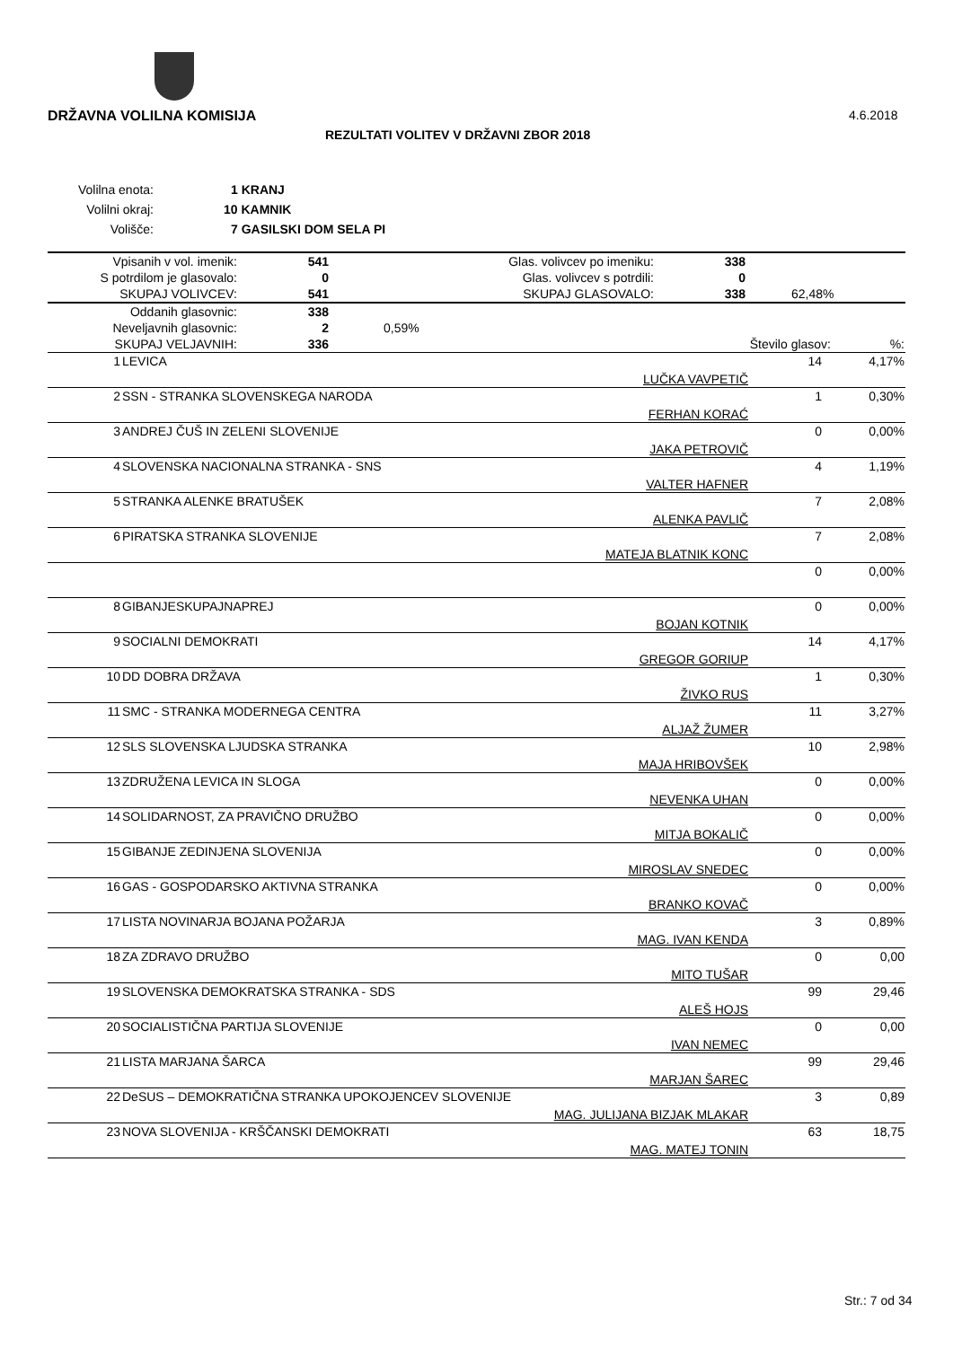DRŽAVNA VOLILNA KOMISIJA 4.6.2018
REZULTATI VOLITEV V DRŽAVNI ZBOR 2018
| Volilna enota: | 1 KRANJ |
| Volilni okraj: | 10 KAMNIK |
| Volišče: | 7 GASILSKI DOM SELA PI |
| Vpisanih v vol. imenik: | 541 | Glas. volivcev po imeniku: | 338 | |
| S potrdilom je glasovalo: | 0 | Glas. volivcev s potrdili: | 0 | |
| SKUPAJ VOLIVCEV: | 541 | SKUPAJ GLASOVALO: | 338 | 62,48% |
| Oddanih glasovnic: | 338 | | | |
| Neveljavnih glasovnic: | 2 | 0,59% | | |
| SKUPAJ VELJAVNIH: | 336 | | Število glasov: | %: |
| 1 | LEVICA | LUČKA VAVPETIČ | 14 | 4,17% |
| 2 | SSN - STRANKA SLOVENSKEGA NARODA | FERHAN KORAĆ | 1 | 0,30% |
| 3 | ANDREJ ČUŠ IN ZELENI SLOVENIJE | JAKA PETROVIČ | 0 | 0,00% |
| 4 | SLOVENSKA NACIONALNA STRANKA - SNS | VALTER HAFNER | 4 | 1,19% |
| 5 | STRANKA ALENKE BRATUŠEK | ALENKA PAVLIČ | 7 | 2,08% |
| 6 | PIRATSKA STRANKA SLOVENIJE | MATEJA BLATNIK KONC | 7 | 2,08% |
| | | | 0 | 0,00% |
| 8 | GIBANJESKUPAJNAPREJ | BOJAN KOTNIK | 0 | 0,00% |
| 9 | SOCIALNI DEMOKRATI | GREGOR GORIUP | 14 | 4,17% |
| 10 | DD DOBRA DRŽAVA | ŽIVKO RUS | 1 | 0,30% |
| 11 | SMC - STRANKA MODERNEGA CENTRA | ALJAŽ ŽUMER | 11 | 3,27% |
| 12 | SLS SLOVENSKA LJUDSKA STRANKA | MAJA HRIBOVŠEK | 10 | 2,98% |
| 13 | ZDRUŽENA LEVICA IN SLOGA | NEVENKA UHAN | 0 | 0,00% |
| 14 | SOLIDARNOST, ZA PRAVIČNO DRUŽBO | MITJA BOKALIČ | 0 | 0,00% |
| 15 | GIBANJE ZEDINJENA SLOVENIJA | MIROSLAV SNEDEC | 0 | 0,00% |
| 16 | GAS - GOSPODARSKO AKTIVNA STRANKA | BRANKO KOVAČ | 0 | 0,00% |
| 17 | LISTA NOVINARJA BOJANA POŽARJA | MAG. IVAN KENDA | 3 | 0,89% |
| 18 | ZA ZDRAVO DRUŽBO | MITO TUŠAR | 0 | 0,00 |
| 19 | SLOVENSKA DEMOKRATSKA STRANKA - SDS | ALEŠ HOJS | 99 | 29,46 |
| 20 | SOCIALISTIČNA PARTIJA SLOVENIJE | IVAN NEMEC | 0 | 0,00 |
| 21 | LISTA MARJANA ŠARCA | MARJAN ŠAREC | 99 | 29,46 |
| 22 | DeSUS – DEMOKRATIČNA STRANKA UPOKOJENCEV SLOVENIJE | MAG. JULIJANA BIZJAK MLAKAR | 3 | 0,89 |
| 23 | NOVA SLOVENIJA - KRŠČANSKI DEMOKRATI | MAG. MATEJ TONIN | 63 | 18,75 |
Str.: 7 od 34